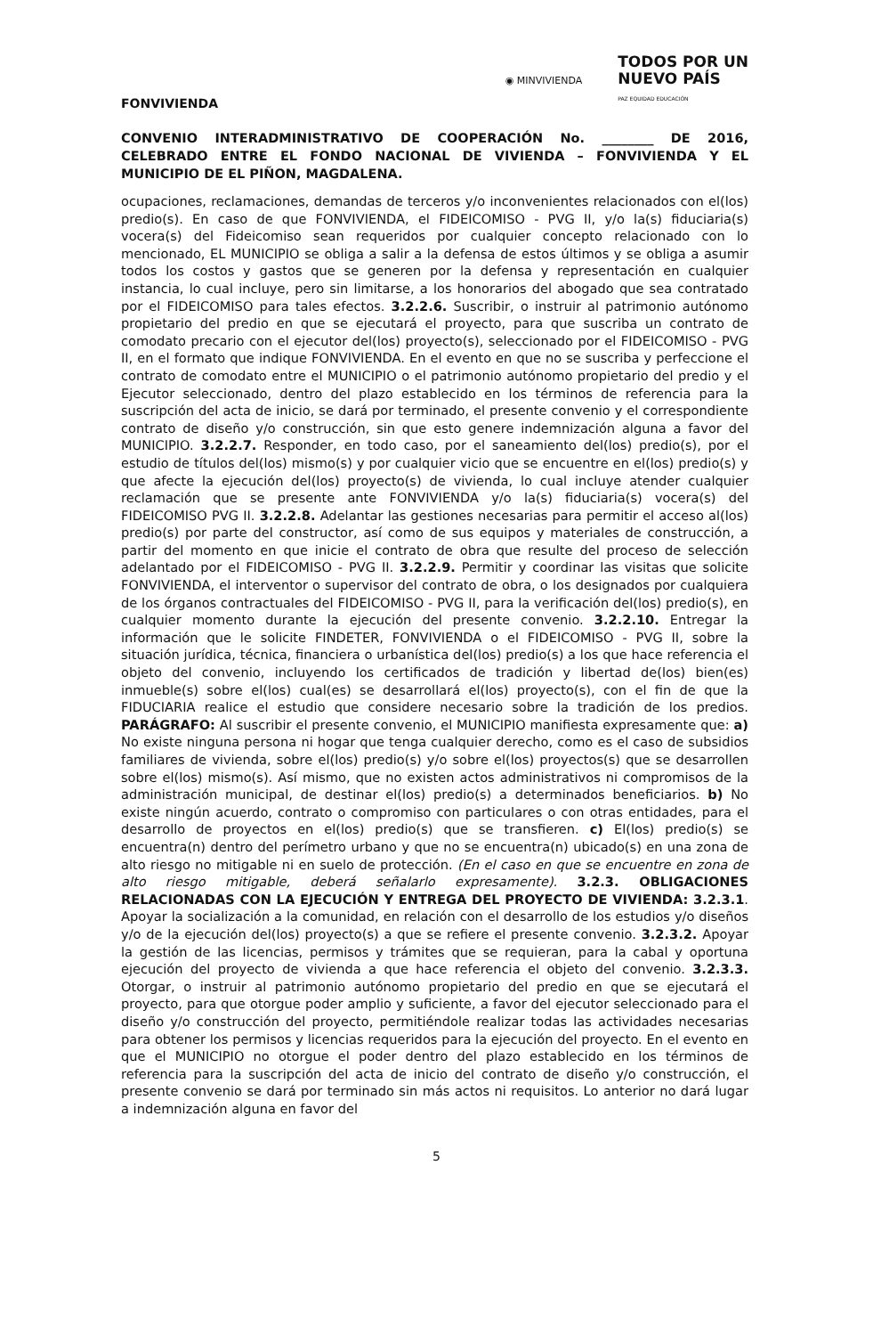◉ MINVIVIENDA
TODOS POR UN
NUEVO PAÍS
PAZ EQUIDAD EDUCACIÓN
FONVIVIENDA
CONVENIO INTERADMINISTRATIVO DE COOPERACIÓN No. ________ DE 2016, CELEBRADO ENTRE EL FONDO NACIONAL DE VIVIENDA – FONVIVIENDA Y EL MUNICIPIO DE EL PIÑON, MAGDALENA.
ocupaciones, reclamaciones, demandas de terceros y/o inconvenientes relacionados con el(los) predio(s). En caso de que FONVIVIENDA, el FIDEICOMISO - PVG II, y/o la(s) fiduciaria(s) vocera(s) del Fideicomiso sean requeridos por cualquier concepto relacionado con lo mencionado, EL MUNICIPIO se obliga a salir a la defensa de estos últimos y se obliga a asumir todos los costos y gastos que se generen por la defensa y representación en cualquier instancia, lo cual incluye, pero sin limitarse, a los honorarios del abogado que sea contratado por el FIDEICOMISO para tales efectos. 3.2.2.6. Suscribir, o instruir al patrimonio autónomo propietario del predio en que se ejecutará el proyecto, para que suscriba un contrato de comodato precario con el ejecutor del(los) proyecto(s), seleccionado por el FIDEICOMISO - PVG II, en el formato que indique FONVIVIENDA. En el evento en que no se suscriba y perfeccione el contrato de comodato entre el MUNICIPIO o el patrimonio autónomo propietario del predio y el Ejecutor seleccionado, dentro del plazo establecido en los términos de referencia para la suscripción del acta de inicio, se dará por terminado, el presente convenio y el correspondiente contrato de diseño y/o construcción, sin que esto genere indemnización alguna a favor del MUNICIPIO. 3.2.2.7. Responder, en todo caso, por el saneamiento del(los) predio(s), por el estudio de títulos del(los) mismo(s) y por cualquier vicio que se encuentre en el(los) predio(s) y que afecte la ejecución del(los) proyecto(s) de vivienda, lo cual incluye atender cualquier reclamación que se presente ante FONVIVIENDA y/o la(s) fiduciaria(s) vocera(s) del FIDEICOMISO PVG II. 3.2.2.8. Adelantar las gestiones necesarias para permitir el acceso al(los) predio(s) por parte del constructor, así como de sus equipos y materiales de construcción, a partir del momento en que inicie el contrato de obra que resulte del proceso de selección adelantado por el FIDEICOMISO - PVG II. 3.2.2.9. Permitir y coordinar las visitas que solicite FONVIVIENDA, el interventor o supervisor del contrato de obra, o los designados por cualquiera de los órganos contractuales del FIDEICOMISO - PVG II, para la verificación del(los) predio(s), en cualquier momento durante la ejecución del presente convenio. 3.2.2.10. Entregar la información que le solicite FINDETER, FONVIVIENDA o el FIDEICOMISO - PVG II, sobre la situación jurídica, técnica, financiera o urbanística del(los) predio(s) a los que hace referencia el objeto del convenio, incluyendo los certificados de tradición y libertad de(los) bien(es) inmueble(s) sobre el(los) cual(es) se desarrollará el(los) proyecto(s), con el fin de que la FIDUCIARIA realice el estudio que considere necesario sobre la tradición de los predios. PARÁGRAFO: Al suscribir el presente convenio, el MUNICIPIO manifiesta expresamente que: a) No existe ninguna persona ni hogar que tenga cualquier derecho, como es el caso de subsidios familiares de vivienda, sobre el(los) predio(s) y/o sobre el(los) proyectos(s) que se desarrollen sobre el(los) mismo(s). Así mismo, que no existen actos administrativos ni compromisos de la administración municipal, de destinar el(los) predio(s) a determinados beneficiarios. b) No existe ningún acuerdo, contrato o compromiso con particulares o con otras entidades, para el desarrollo de proyectos en el(los) predio(s) que se transfieren. c) El(los) predio(s) se encuentra(n) dentro del perímetro urbano y que no se encuentra(n) ubicado(s) en una zona de alto riesgo no mitigable ni en suelo de protección. (En el caso en que se encuentre en zona de alto riesgo mitigable, deberá señalarlo expresamente). 3.2.3. OBLIGACIONES RELACIONADAS CON LA EJECUCIÓN Y ENTREGA DEL PROYECTO DE VIVIENDA: 3.2.3.1. Apoyar la socialización a la comunidad, en relación con el desarrollo de los estudios y/o diseños y/o de la ejecución del(los) proyecto(s) a que se refiere el presente convenio. 3.2.3.2. Apoyar la gestión de las licencias, permisos y trámites que se requieran, para la cabal y oportuna ejecución del proyecto de vivienda a que hace referencia el objeto del convenio. 3.2.3.3. Otorgar, o instruir al patrimonio autónomo propietario del predio en que se ejecutará el proyecto, para que otorgue poder amplio y suficiente, a favor del ejecutor seleccionado para el diseño y/o construcción del proyecto, permitiéndole realizar todas las actividades necesarias para obtener los permisos y licencias requeridos para la ejecución del proyecto. En el evento en que el MUNICIPIO no otorgue el poder dentro del plazo establecido en los términos de referencia para la suscripción del acta de inicio del contrato de diseño y/o construcción, el presente convenio se dará por terminado sin más actos ni requisitos. Lo anterior no dará lugar a indemnización alguna en favor del
5